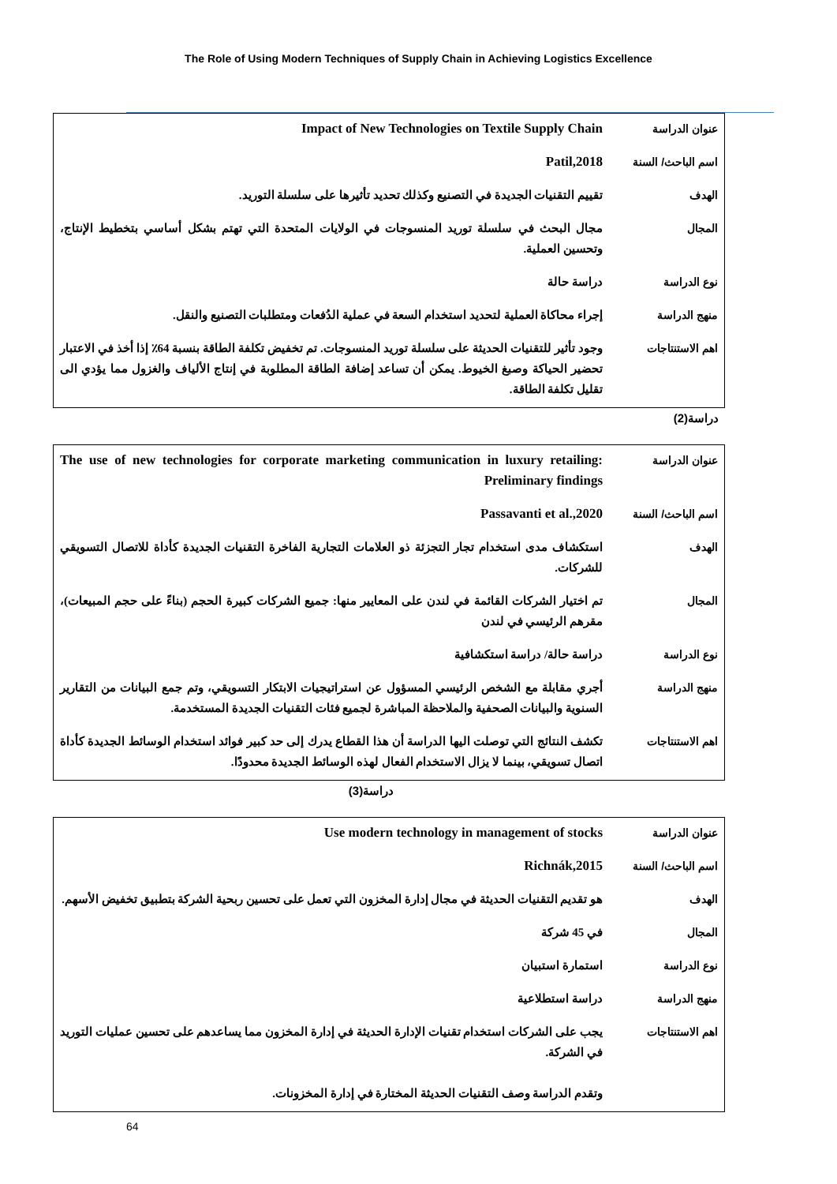The Role of Using Modern Techniques of Supply Chain in Achieving Logistics Excellence
| عنوان الدراسة | Impact of New Technologies on Textile Supply Chain |
| اسم الباحث/ السنة | Patil,2018 |
| الهدف | تقييم التقنيات الجديدة في التصنيع وكذلك تحديد تأثيرها على سلسلة التوريد. |
| المجال | مجال البحث في سلسلة توريد المنسوجات في الولايات المتحدة التي تهتم بشكل أساسي بتخطيط الإنتاج، وتحسين العملية. |
| نوع الدراسة | دراسة حالة |
| منهج الدراسة | إجراء محاكاة العملية لتحديد استخدام السعة في عملية الدُفعات ومتطلبات التصنيع والنقل. |
| اهم الاستنتاجات | وجود تأثير للتقنيات الحديثة على سلسلة توريد المنسوجات. تم تخفيض تكلفة الطاقة بنسبة 64٪ إذا أخذ في الاعتبار تحضير الحياكة وصبغ الخيوط. يمكن أن تساعد إضافة الطاقة المطلوبة في إنتاج الألياف والغزول مما يؤدي الى تقليل تكلفة الطاقة. |
دراسة(2)
| عنوان الدراسة | The use of new technologies for corporate marketing communication in luxury retailing: Preliminary findings |
| اسم الباحث/ السنة | Passavanti et al.,2020 |
| الهدف | استكشاف مدى استخدام تجار التجزئة ذو العلامات التجارية الفاخرة التقنيات الجديدة كأداة للاتصال التسويقي للشركات. |
| المجال | تم اختيار الشركات القائمة في لندن على المعايير منها: جميع الشركات كبيرة الحجم (بناءً على حجم المبيعات)، مقرهم الرئيسي في لندن |
| نوع الدراسة | دراسة حالة/ دراسة استكشافية |
| منهج الدراسة | أجري مقابلة مع الشخص الرئيسي المسؤول عن استراتيجيات الابتكار التسويقي، وتم جمع البيانات من التقارير السنوية والبيانات الصحفية والملاحظة المباشرة لجميع فئات التقنيات الجديدة المستخدمة. |
| اهم الاستنتاجات | تكشف النتائج التي توصلت اليها الدراسة أن هذا القطاع يدرك إلى حد كبير فوائد استخدام الوسائط الجديدة كأداة اتصال تسويقي، بينما لا يزال الاستخدام الفعال لهذه الوسائط الجديدة محدودًا. |
دراسة(3)
| عنوان الدراسة | Use modern technology in management of stocks |
| اسم الباحث/ السنة | Richnák,2015 |
| الهدف | هو تقديم التقنيات الحديثة في مجال إدارة المخزون التي تعمل على تحسين ربحية الشركة بتطبيق تخفيض الأسهم. |
| المجال | في 45 شركة |
| نوع الدراسة | استمارة استبيان |
| منهج الدراسة | دراسة استطلاعية |
| اهم الاستنتاجات | يجب على الشركات استخدام تقنيات الإدارة الحديثة في إدارة المخزون مما يساعدهم على تحسين عمليات التوريد في الشركة. وتقدم الدراسة وصف التقنيات الحديثة المختارة في إدارة المخزونات. |
64